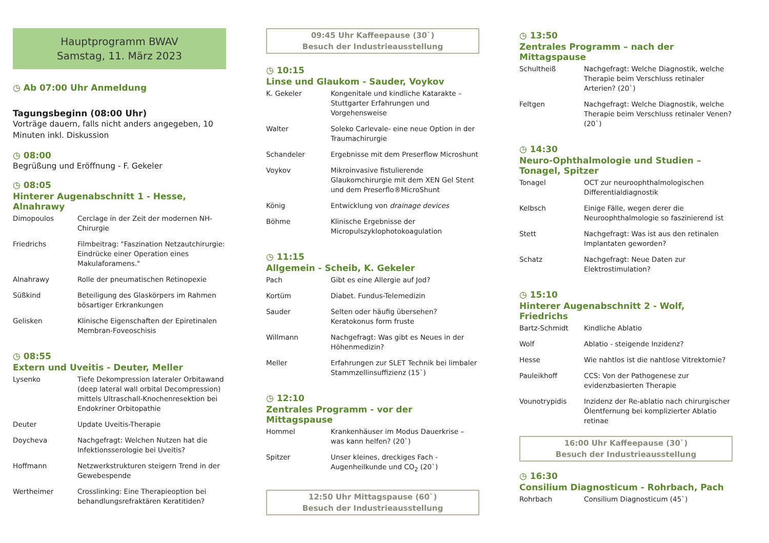Hauptprogramm BWAV
Samstag, 11. März 2023
◷ Ab 07:00 Uhr Anmeldung
Tagungsbeginn (08:00 Uhr)
Vorträge dauern, falls nicht anders angegeben, 10 Minuten inkl. Diskussion
◷ 08:00
Begrüßung und Eröffnung - F. Gekeler
◷ 08:05
Hinterer Augenabschnitt 1 - Hesse, Alnahrawy
| Dimopoulos | Cerclage in der Zeit der modernen NH-Chirurgie |
| Friedrichs | Filmbeitrag: "Faszination Netzautchirurgie: Eindrücke einer Operation eines Makulaforamens." |
| Alnahrawy | Rolle der pneumatischen Retinopexie |
| Süßkind | Beteiligung des Glaskörpers im Rahmen bösartiger Erkrankungen |
| Gelisken | Klinische Eigenschaften der Epiretinalen Membran-Foveoschisis |
◷ 08:55
Extern und Uveitis - Deuter, Meller
| Lysenko | Tiefe Dekompression lateraler Orbitawand (deep lateral wall orbital Decompression) mittels Ultraschall-Knochenresektion bei Endokriner Orbitopathie |
| Deuter | Update Uveitis-Therapie |
| Doycheva | Nachgefragt: Welchen Nutzen hat die Infektionsserologie bei Uveitis? |
| Hoffmann | Netzwerkstrukturen steigern Trend in der Gewebespende |
| Wertheimer | Crosslinking: Eine Therapieoption bei behandlungsrefraktären Keratitiden? |
09:45 Uhr Kaffeepause (30`)
Besuch der Industrieausstellung
◷ 10:15
Linse und Glaukom - Sauder, Voykov
| K. Gekeler | Kongenitale und kindliche Katarakte – Stuttgarter Erfahrungen und Vorgehensweise |
| Walter | Soleko Carlevale- eine neue Option in der Traumachirurgie |
| Schandeler | Ergebnisse mit dem Preserflow Microshunt |
| Voykov | Mikroinvasive fistulierende Glaukomchirurgie mit dem XEN Gel Stent und dem Preserflo®MicroShunt |
| König | Entwicklung von drainage devices |
| Böhme | Klinische Ergebnisse der Micropulszyklophotokoagulation |
◷ 11:15
Allgemein - Scheib, K. Gekeler
| Pach | Gibt es eine Allergie auf Jod? |
| Kortüm | Diabet. Fundus-Telemedizin |
| Sauder | Selten oder häufig übersehen? Keratokonus form fruste |
| Willmann | Nachgefragt: Was gibt es Neues in der Höhenmedizin? |
| Meller | Erfahrungen zur SLET Technik bei limbaler Stammzellinsuffizienz (15`) |
◷ 12:10
Zentrales Programm - vor der Mittagspause
| Hommel | Krankenhäuser im Modus Dauerkrise – was kann helfen? (20`) |
| Spitzer | Unser kleines, dreckiges Fach - Augenheilkunde und CO<sub>2</sub> (20`) |
12:50 Uhr Mittagspause (60`)
Besuch der Industrieausstellung
◷ 13:50
Zentrales Programm – nach der Mittagspause
| Schultheiß | Nachgefragt: Welche Diagnostik, welche Therapie beim Verschluss retinaler Arterien? (20`) |
| Feltgen | Nachgefragt: Welche Diagnostik, welche Therapie beim Verschluss retinaler Venen? (20`) |
◷ 14:30
Neuro-Ophthalmologie und Studien – Tonagel, Spitzer
| Tonagel | OCT zur neuroophthalmologischen Differentialdiagnostik |
| Kelbsch | Einige Fälle, wegen derer die Neuroophthalmologie so faszinierend ist |
| Stett | Nachgefragt: Was ist aus den retinalen Implantaten geworden? |
| Schatz | Nachgefragt: Neue Daten zur Elektrostimulation? |
◷ 15:10
Hinterer Augenabschnitt 2 - Wolf, Friedrichs
| Bartz-Schmidt | Kindliche Ablatio |
| Wolf | Ablatio - steigende Inzidenz? |
| Hesse | Wie nahtlos ist die nahtlose Vitrektomie? |
| Pauleikhoff | CCS: Von der Pathogenese zur evidenzbasierten Therapie |
| Vounotrypidis | Inzidenz der Re-ablatio nach chirurgischer Ölentfernung bei komplizierter Ablatio retinae |
16:00 Uhr Kaffeepause (30`)
Besuch der Industrieausstellung
◷ 16:30
Consilium Diagnosticum - Rohrbach, Pach
| Rohrbach | Consilium Diagnosticum (45`) |